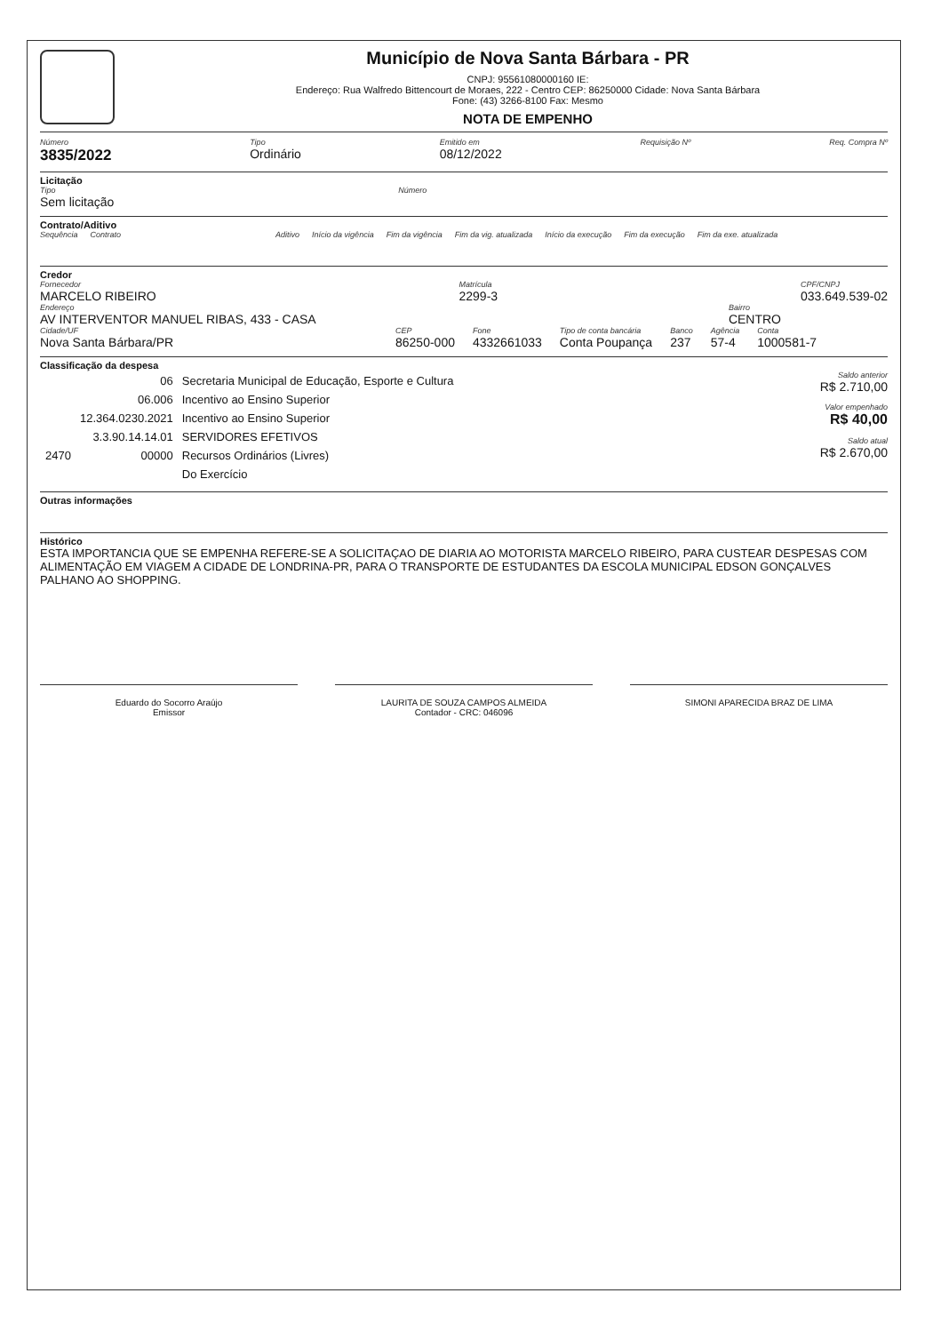Município de Nova Santa Bárbara - PR
CNPJ: 95561080000160 IE:
Endereço: Rua Walfredo Bittencourt de Moraes, 222 - Centro CEP: 86250000 Cidade: Nova Santa Bárbara
Fone: (43) 3266-8100 Fax: Mesmo
NOTA DE EMPENHO
Número
3835/2022
Tipo
Ordinário
Emitido em
08/12/2022
Requisição Nº Req. Compra Nº
Licitação
Tipo
Sem licitação
Número
Contrato/Aditivo
Sequência Contrato Aditivo Início da vigência Fim da vigência Fim da vig. atualizada Início da execução Fim da execução Fim da exe. atualizada
Credor
Fornecedor
MARCELO RIBEIRO
Matrícula
2299-3
CPF/CNPJ
033.649.539-02
Endereço
AV INTERVENTOR MANUEL RIBAS, 433 - CASA
Bairro
CENTRO
Cidade/UF
Nova Santa Bárbara/PR
CEP
86250-000
Fone
4332661033
Tipo de conta bancária
Conta Poupança
Banco
237
Agência
57-4
Conta
1000581-7
Classificação da despesa
| | 06 | Secretaria Municipal de Educação, Esporte e Cultura |
| | 06.006 | Incentivo ao Ensino Superior |
| | 12.364.0230.2021 | Incentivo ao Ensino Superior |
| | 3.3.90.14.14.01 | SERVIDORES EFETIVOS |
| 2470 | 00000 | Recursos Ordinários (Livres) |
| | | Do Exercício |
Saldo anterior
R$ 2.710,00
Valor empenhado
R$ 40,00
Saldo atual
R$ 2.670,00
Outras informações
Histórico
ESTA IMPORTANCIA QUE SE EMPENHA REFERE-SE A SOLICITAÇAO DE DIARIA AO MOTORISTA MARCELO RIBEIRO, PARA CUSTEAR DESPESAS COM ALIMENTAÇÃO EM VIAGEM A CIDADE DE LONDRINA-PR, PARA O TRANSPORTE DE ESTUDANTES DA ESCOLA MUNICIPAL EDSON GONÇALVES PALHANO AO SHOPPING.
Eduardo do Socorro Araújo
Emissor
LAURITA DE SOUZA CAMPOS ALMEIDA
Contador - CRC: 046096
SIMONI APARECIDA BRAZ DE LIMA